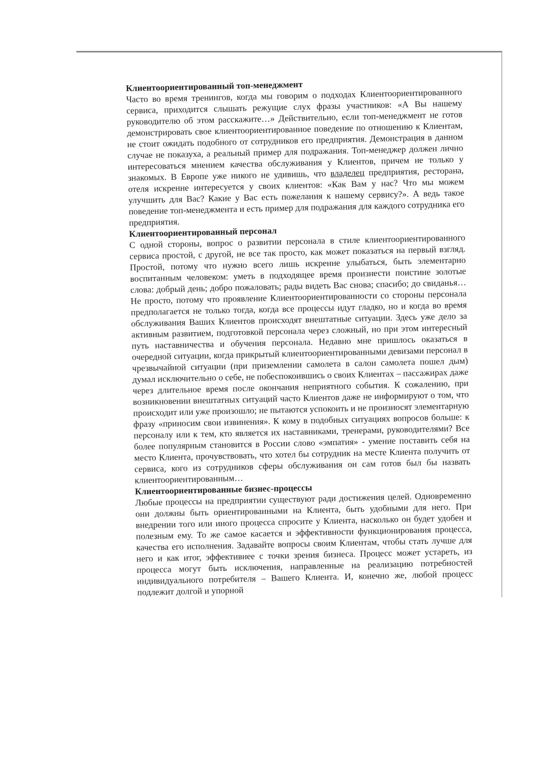Клиентоориентированный топ-менеджмент
Часто во время тренингов, когда мы говорим о подходах Клиентоориентированного сервиса, приходится слышать режущие слух фразы участников: «А Вы нашему руководителю об этом расскажите…» Действительно, если топ-менеджмент не готов демонстрировать свое клиентоориентированное поведение по отношению к Клиентам, не стоит ожидать подобного от сотрудников его предприятия. Демонстрация в данном случае не показуха, а реальный пример для подражания. Топ-менеджер должен лично интересоваться мнением качества обслуживания у Клиентов, причем не только у знакомых. В Европе уже никого не удивишь, что владелец предприятия, ресторана, отеля искренне интересуется у своих клиентов: «Как Вам у нас? Что мы можем улучшить для Вас? Какие у Вас есть пожелания к нашему сервису?». А ведь такое поведение топ-менеджмента и есть пример для подражания для каждого сотрудника его предприятия.
Клиентоориентированный персонал
С одной стороны, вопрос о развитии персонала в стиле клиентоориентированного сервиса простой, с другой, не все так просто, как может показаться на первый взгляд. Простой, потому что нужно всего лишь искренне улыбаться, быть элементарно воспитанным человеком: уметь в подходящее время произнести поистине золотые слова: добрый день; добро пожаловать; рады видеть Вас снова; спасибо; до свиданья… Не просто, потому что проявление Клиентоориентированности со стороны персонала предполагается не только тогда, когда все процессы идут гладко, но и когда во время обслуживания Ваших Клиентов происходят внештатные ситуации. Здесь уже дело за активным развитием, подготовкой персонала через сложный, но при этом интересный путь наставничества и обучения персонала. Недавно мне пришлось оказаться в очередной ситуации, когда прикрытый клиентоориентированными девизами персонал в чрезвычайной ситуации (при приземлении самолета в салон самолета пошел дым) думал исключительно о себе, не побеспокоившись о своих Клиентах – пассажирах даже через длительное время после окончания неприятного события. К сожалению, при возникновении внештатных ситуаций часто Клиентов даже не информируют о том, что происходит или уже произошло; не пытаются успокоить и не произносят элементарную фразу «приносим свои извинения». К кому в подобных ситуациях вопросов больше: к персоналу или к тем, кто является их наставниками, тренерами, руководителями? Все более популярным становится в России слово «эмпатия» - умение поставить себя на место Клиента, прочувствовать, что хотел бы сотрудник на месте Клиента получить от сервиса, кого из сотрудников сферы обслуживания он сам готов был бы назвать клиентоориентированным…
Клиентоориентированные бизнес-процессы
Любые процессы на предприятии существуют ради достижения целей. Одновременно они должны быть ориентированными на Клиента, быть удобными для него. При внедрении того или иного процесса спросите у Клиента, насколько он будет удобен и полезным ему. То же самое касается и эффективности функционирования процесса, качества его исполнения. Задавайте вопросы своим Клиентам, чтобы стать лучше для него и как итог, эффективнее с точки зрения бизнеса. Процесс может устареть, из процесса могут быть исключения, направленные на реализацию потребностей индивидуального потребителя – Вашего Клиента. И, конечно же, любой процесс подлежит долгой и упорной